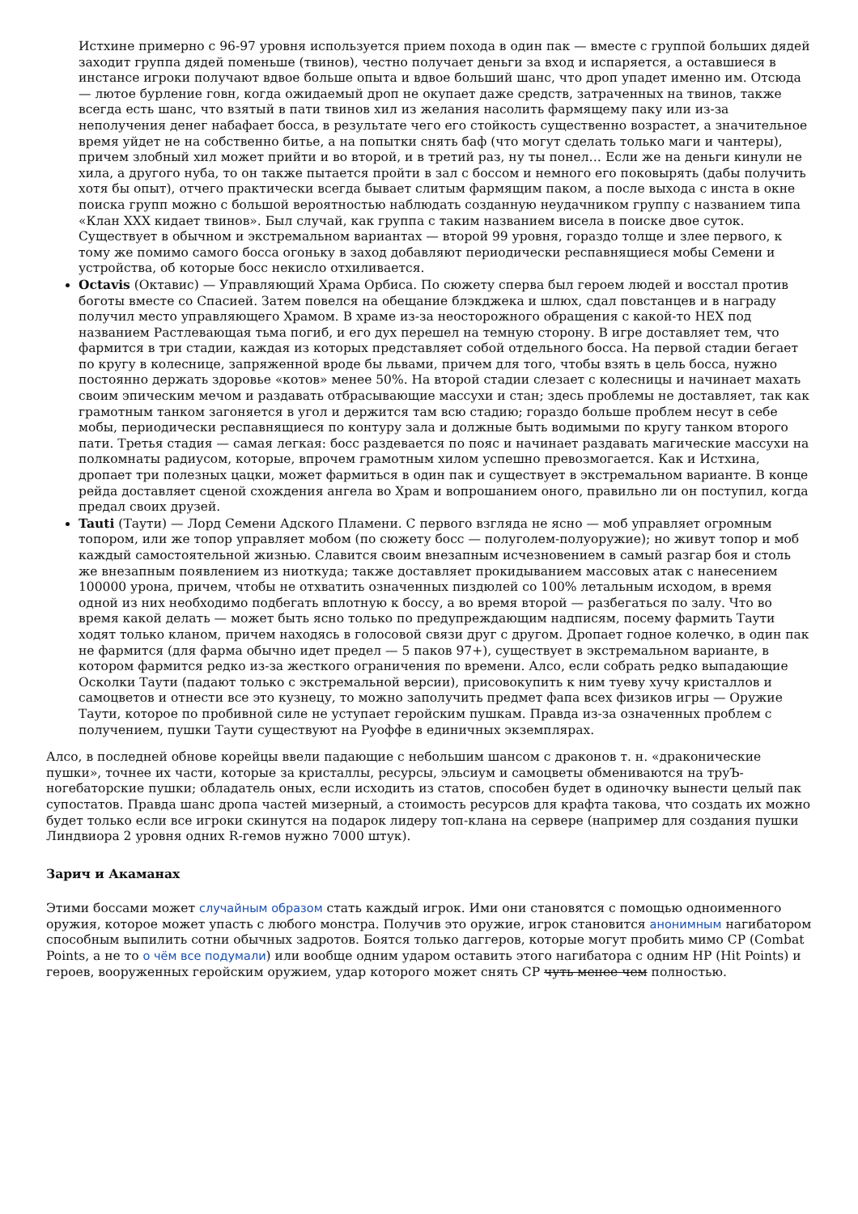Истхине примерно с 96-97 уровня используется прием похода в один пак — вместе с группой больших дядей заходит группа дядей поменьше (твинов), честно получает деньги за вход и испаряется, а оставшиеся в инстансе игроки получают вдвое больше опыта и вдвое больший шанс, что дроп упадет именно им. Отсюда — лютое бурление говн, когда ожидаемый дроп не окупает даже средств, затраченных на твинов, также всегда есть шанс, что взятый в пати твинов хил из желания насолить фармящему паку или из-за неполучения денег набафает босса, в результате чего его стойкость существенно возрастет, а значительное время уйдет не на собственно битье, а на попытки снять баф (что могут сделать только маги и чантеры), причем злобный хил может прийти и во второй, и в третий раз, ну ты понел… Если же на деньги кинули не хила, а другого нуба, то он также пытается пройти в зал с боссом и немного его поковырять (дабы получить хотя бы опыт), отчего практически всегда бывает слитым фармящим паком, а после выхода с инста в окне поиска групп можно с большой вероятностью наблюдать созданную неудачником группу с названием типа «Клан XXX кидает твинов». Был случай, как группа с таким названием висела в поиске двое суток. Существует в обычном и экстремальном вариантах — второй 99 уровня, гораздо толще и злее первого, к тому же помимо самого босса огоньку в заход добавляют периодически респавнящиеся мобы Семени и устройства, об которые босс некисло отхиливается.
Octavis (Октавис) — Управляющий Храма Орбиса. По сюжету сперва был героем людей и восстал против боготы вместе со Спасией. Затем повелся на обещание блэкджека и шлюх, сдал повстанцев и в награду получил место управляющего Храмом. В храме из-за неосторожного обращения с какой-то НЕХ под названием Растлевающая тьма погиб, и его дух перешел на темную сторону. В игре доставляет тем, что фармится в три стадии, каждая из которых представляет собой отдельного босса. На первой стадии бегает по кругу в колеснице, запряженной вроде бы львами, причем для того, чтобы взять в цель босса, нужно постоянно держать здоровье «котов» менее 50%. На второй стадии слезает с колесницы и начинает махать своим эпическим мечом и раздавать отбрасывающие массухи и стан; здесь проблемы не доставляет, так как грамотным танком загоняется в угол и держится там всю стадию; гораздо больше проблем несут в себе мобы, периодически респавнящиеся по контуру зала и должные быть водимыми по кругу танком второго пати. Третья стадия — самая легкая: босс раздевается по пояс и начинает раздавать магические массухи на полкомнаты радиусом, которые, впрочем грамотным хилом успешно превозмогается. Как и Истхина, дропает три полезных цацки, может фармиться в один пак и существует в экстремальном варианте. В конце рейда доставляет сценой схождения ангела во Храм и вопрошанием оного, правильно ли он поступил, когда предал своих друзей.
Tauti (Таути) — Лорд Семени Адского Пламени. С первого взгляда не ясно — моб управляет огромным топором, или же топор управляет мобом (по сюжету босс — полуголем-полуоружие); но живут топор и моб каждый самостоятельной жизнью. Славится своим внезапным исчезновением в самый разгар боя и столь же внезапным появлением из ниоткуда; также доставляет прокидыванием массовых атак с нанесением 100000 урона, причем, чтобы не отхватить означенных пиздюлей со 100% летальным исходом, в время одной из них необходимо подбегать вплотную к боссу, а во время второй — разбегаться по залу. Что во время какой делать — может быть ясно только по предупреждающим надписям, посему фармить Таути ходят только кланом, причем находясь в голосовой связи друг с другом. Дропает годное колечко, в один пак не фармится (для фарма обычно идет предел — 5 паков 97+), существует в экстремальном варианте, в котором фармится редко из-за жесткого ограничения по времени. Алсо, если собрать редко выпадающие Осколки Таути (падают только с экстремальной версии), присовокупить к ним туеву хучу кристаллов и самоцветов и отнести все это кузнецу, то можно заполучить предмет фапа всех физиков игры — Оружие Таути, которое по пробивной силе не уступает геройским пушкам. Правда из-за означенных проблем с получением, пушки Таути существуют на Руоффе в единичных экземплярах.
Алсо, в последней обнове корейцы ввели падающие с небольшим шансом с драконов т. н. «драконические пушки», точнее их части, которые за кристаллы, ресурсы, эльсиум и самоцветы обмениваются на труЪ-ногебаторские пушки; обладатель оных, если исходить из статов, способен будет в одиночку вынести целый пак супостатов. Правда шанс дропа частей мизерный, а стоимость ресурсов для крафта такова, что создать их можно будет только если все игроки скинутся на подарок лидеру топ-клана на сервере (например для создания пушки Линдвиора 2 уровня одних R-гемов нужно 7000 штук).
Зарич и Акаманах
Этими боссами может случайным образом стать каждый игрок. Ими они становятся с помощью одноименного оружия, которое может упасть с любого монстра. Получив это оружие, игрок становится анонимным нагибатором способным выпилить сотни обычных задротов. Боятся только даггеров, которые могут пробить мимо CP (Combat Points, а не то о чём все подумали) или вообще одним ударом оставить этого нагибатора с одним HP (Hit Points) и героев, вооруженных геройским оружием, удар которого может снять CP чуть менее чем полностью.